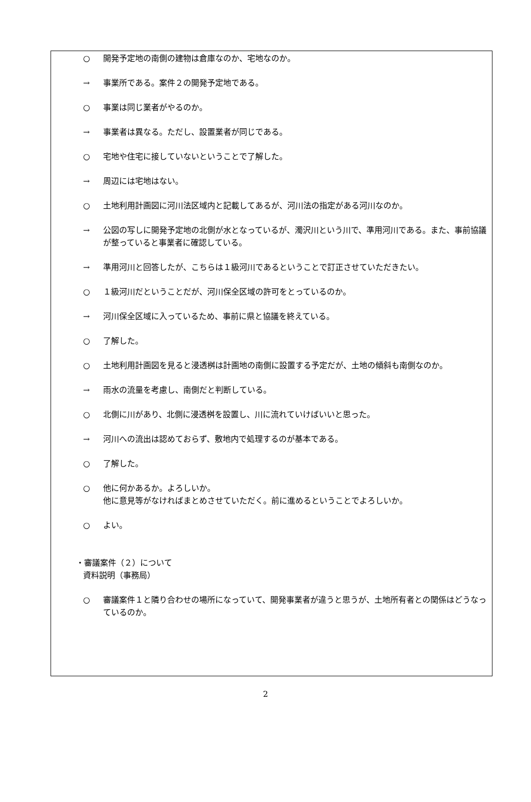○ 開発予定地の南側の建物は倉庫なのか、宅地なのか。
→ 事業所である。案件２の開発予定地である。
○ 事業は同じ業者がやるのか。
→ 事業者は異なる。ただし、設置業者が同じである。
○ 宅地や住宅に接していないということで了解した。
→ 周辺には宅地はない。
○ 土地利用計画図に河川法区域内と記載してあるが、河川法の指定がある河川なのか。
→ 公図の写しに開発予定地の北側が水となっているが、濁沢川という川で、準用河川である。また、事前協議が整っていると事業者に確認している。
→ 準用河川と回答したが、こちらは１級河川であるということで訂正させていただきたい。
○ １級河川だということだが、河川保全区域の許可をとっているのか。
→ 河川保全区域に入っているため、事前に県と協議を終えている。
○ 了解した。
○ 土地利用計画図を見ると浸透桝は計画地の南側に設置する予定だが、土地の傾斜も南側なのか。
→ 雨水の流量を考慮し、南側だと判断している。
○ 北側に川があり、北側に浸透桝を設置し、川に流れていけばいいと思った。
→ 河川への流出は認めておらず、敷地内で処理するのが基本である。
○ 了解した。
○ 他に何かあるか。よろしいか。
他に意見等がなければまとめさせていただく。前に進めるということでよろしいか。
○ よい。
・審議案件（２）について
資料説明（事務局）
○ 審議案件１と隣り合わせの場所になっていて、開発事業者が違うと思うが、土地所有者との関係はどうなっているのか。
2